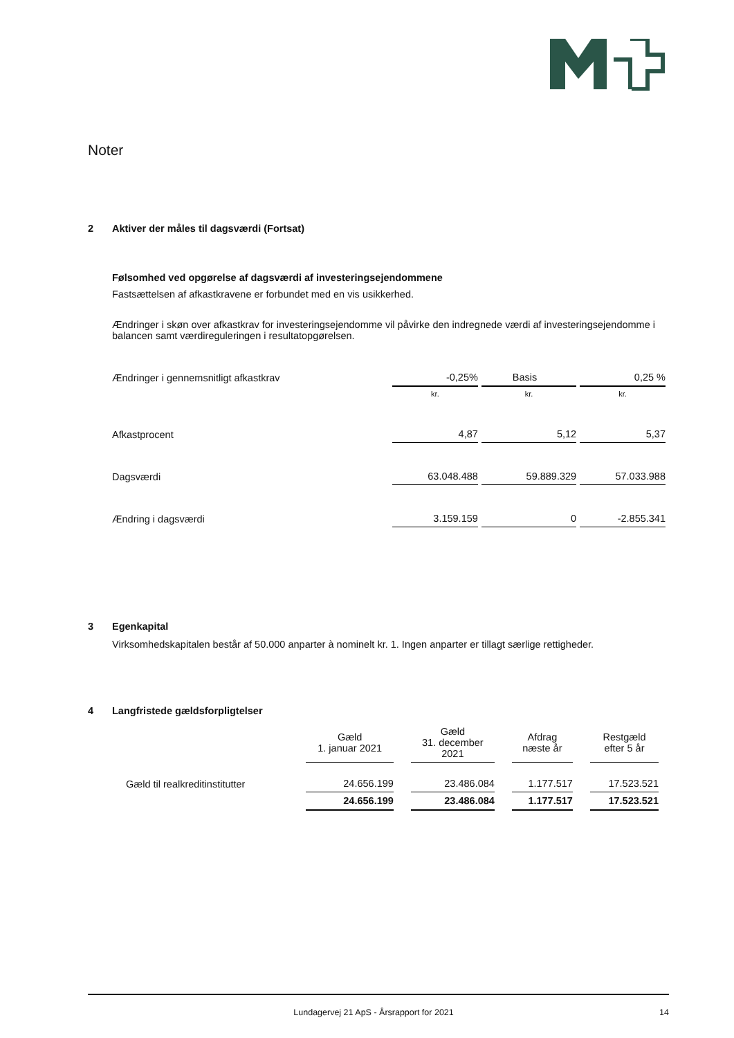Noter
2 Aktiver der måles til dagsværdi (Fortsat)
Følsomhed ved opgørelse af dagsværdi af investeringsejendommene
Fastsættelsen af afkastkravene er forbundet med en vis usikkerhed.
Ændringer i skøn over afkastkrav for investeringsejendomme vil påvirke den indregnede værdi af investeringsejendomme i balancen samt værdireguleringen i resultatopgørelsen.
| Ændringer i gennemsnitligt afkastkrav | -0,25% | Basis | 0,25 % |
| | kr. | kr. | kr. |
| Afkastprocent | 4,87 | 5,12 | 5,37 |
| Dagsværdi | 63.048.488 | 59.889.329 | 57.033.988 |
| Ændring i dagsværdi | 3.159.159 | 0 | -2.855.341 |
3 Egenkapital
Virksomhedskapitalen består af 50.000 anparter à nominelt kr. 1. Ingen anparter er tillagt særlige rettigheder.
4 Langfristede gældsforpligtelser
| | Gæld 1. januar 2021 | Gæld 31. december 2021 | Afdrag næste år | Restgæld efter 5 år |
| Gæld til realkreditinstitutter | 24.656.199 | 23.486.084 | 1.177.517 | 17.523.521 |
| | 24.656.199 | 23.486.084 | 1.177.517 | 17.523.521 |
Lundagervej 21 ApS - Årsrapport for 2021 14